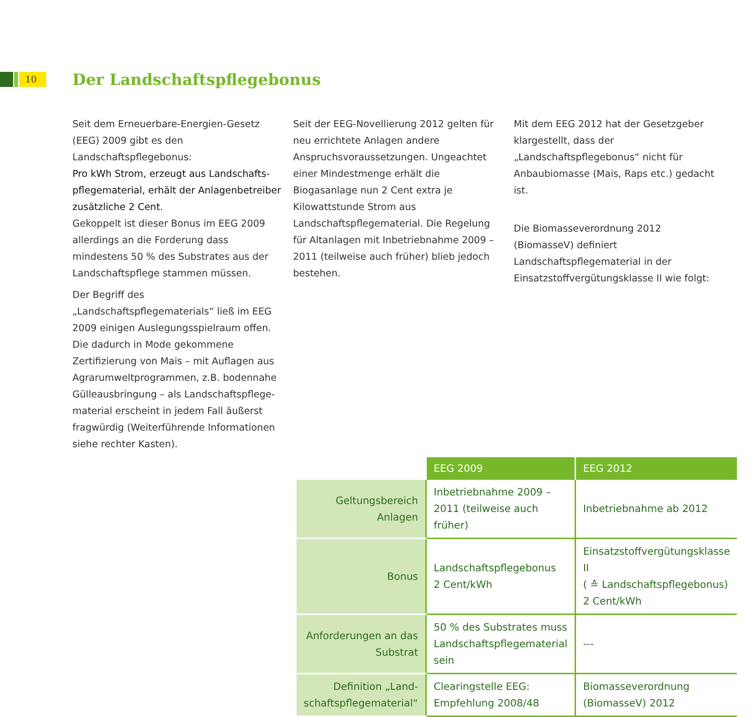10 Der Landschaftspflegebonus
Seit dem Erneuerbare-Energien-Gesetz (EEG) 2009 gibt es den Landschaftspflegebonus:
Pro kWh Strom, erzeugt aus Landschafts­pflegematerial, erhält der Anlagenbetreiber zusätzliche 2 Cent.
Gekoppelt ist dieser Bonus im EEG 2009 allerdings an die Forderung dass mindestens 50 % des Substrates aus der Landschaftspflege stammen müssen.
Der Begriff des „Landschaftspflegematerials“ ließ im EEG 2009 einigen Auslegungsspiel­raum offen. Die dadurch in Mode gekommene Zertifizierung von Mais – mit Auflagen aus Agrarumweltprogrammen, z.B. bodennahe Gülleausbringung – als Landschaftspflege­material erscheint in jedem Fall äußerst fragwürdig (Weiterführende Informationen siehe rechter Kasten).
Seit der EEG-Novellierung 2012 gelten für neu errichtete Anlagen andere Anspruchsvoraus­setzungen. Ungeachtet einer Mindestmenge erhält die Biogasanlage nun 2 Cent extra je Kilowattstunde Strom aus Landschaftspflege­material. Die Regelung für Altanlagen mit Inbetriebnahme 2009 – 2011 (teilweise auch früher) blieb jedoch bestehen.
Mit dem EEG 2012 hat der Gesetzgeber klargestellt, dass der „Landschaftspflegebonus“ nicht für Anbaubiomasse (Mais, Raps etc.) gedacht ist.
Die Biomasseverordnung 2012 (BiomasseV) definiert Landschaftspflegematerial in der Einsatzstoffvergütungsklasse II wie folgt:
| | EEG 2009 | EEG 2012 |
| Geltungsbereich Anlagen | Inbetriebnahme 2009 – 2011 (teilweise auch früher) | Inbetriebnahme ab 2012 |
| Bonus | Landschaftspflegebonus 2 Cent/kWh | Einsatzstoffvergütungsklasse II ( ≙ Landschaftspflegebonus) 2 Cent/kWh |
| Anforderungen an das Substrat | 50 % des Substrates muss Landschaftspflegematerial sein | --- |
| Definition „Land­schaftspflegematerial“ | Clearingstelle EEG: Empfehlung 2008/48 | Biomasseverordnung (BiomasseV) 2012 |